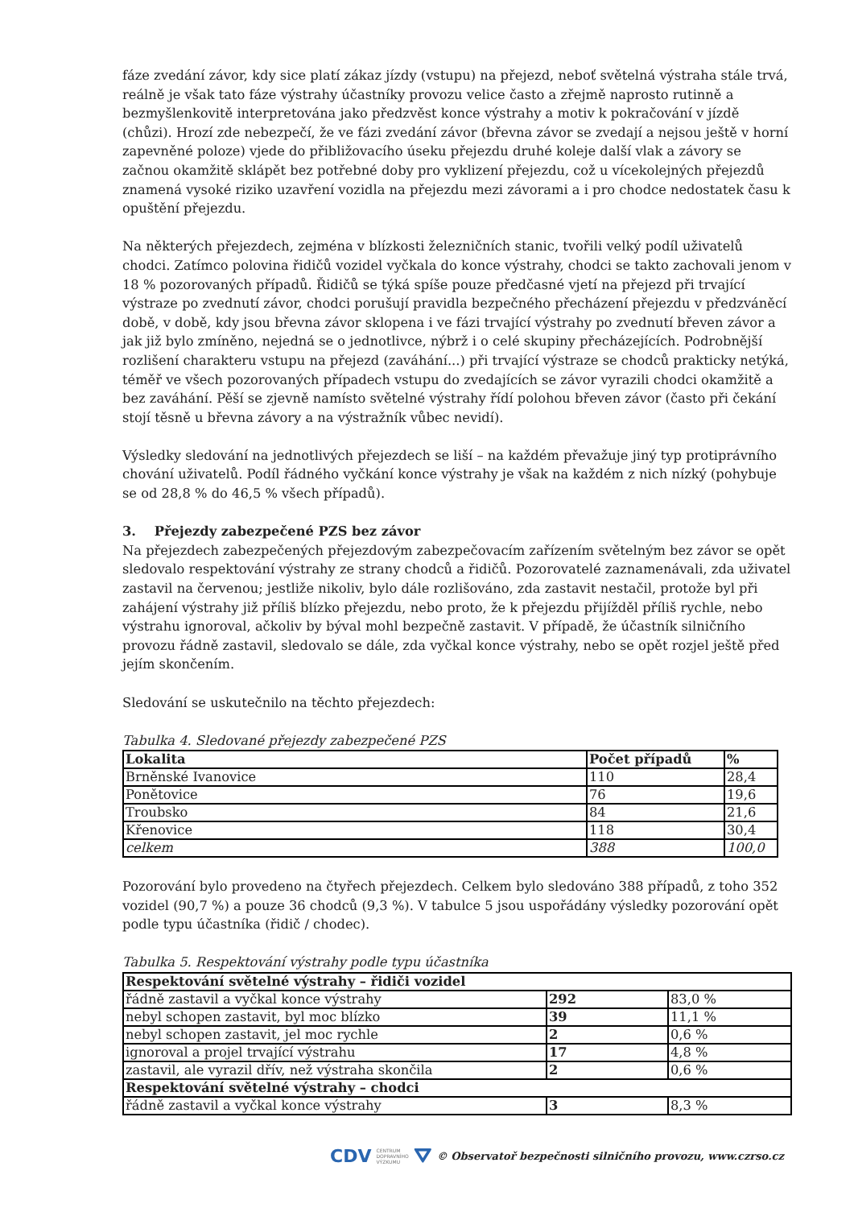fáze zvedání závor, kdy sice platí zákaz jízdy (vstupu) na přejezd, neboť světelná výstraha stále trvá, reálně je však tato fáze výstrahy účastníky provozu velice často a zřejmě naprosto rutinně a bezmyšlenkovitě interpretována jako předzvěst konce výstrahy a motiv k pokračování v jízdě (chůzi). Hrozí zde nebezpečí, že ve fázi zvedání závor (břevna závor se zvedají a nejsou ještě v horní zapevněné poloze) vjede do přibližovacího úseku přejezdu druhé koleje další vlak a závory se začnou okamžitě sklápět bez potřebné doby pro vyklizení přejezdu, což u vícekolejných přejezdů znamená vysoké riziko uzavření vozidla na přejezdu mezi závorami a i pro chodce nedostatek času k opuštění přejezdu.
Na některých přejezdech, zejména v blízkosti železničních stanic, tvořili velký podíl uživatelů chodci. Zatímco polovina řidičů vozidel vyčkala do konce výstrahy, chodci se takto zachovali jenom v 18 % pozorovaných případů. Řidičů se týká spíše pouze předčasné vjetí na přejezd při trvající výstraze po zvednutí závor, chodci porušují pravidla bezpečného přecházení přejezdu v předzváněcí době, v době, kdy jsou břevna závor sklopena i ve fázi trvající výstrahy po zvednutí břeven závor a jak již bylo zmíněno, nejedná se o jednotlivce, nýbrž i o celé skupiny přecházejících. Podrobnější rozlišení charakteru vstupu na přejezd (zaváhání...) při trvající výstraze se chodců prakticky netýká, téměř ve všech pozorovaných případech vstupu do zvedajících se závor vyrazili chodci okamžitě a bez zaváhání. Pěší se zjevně namísto světelné výstrahy řídí polohou břeven závor (často při čekání stojí těsně u břevna závory a na výstražník vůbec nevidí).
Výsledky sledování na jednotlivých přejezdech se liší – na každém převažuje jiný typ protiprávního chování uživatelů. Podíl řádného vyčkání konce výstrahy je však na každém z nich nízký (pohybuje se od 28,8 % do 46,5 % všech případů).
3. Přejezdy zabezpečené PZS bez závor
Na přejezdech zabezpečených přejezdovým zabezpečovacím zařízením světelným bez závor se opět sledovalo respektování výstrahy ze strany chodců a řidičů. Pozorovatelé zaznamenávali, zda uživatel zastavil na červenou; jestliže nikoliv, bylo dále rozlišováno, zda zastavit nestačil, protože byl při zahájení výstrahy již příliš blízko přejezdu, nebo proto, že k přejezdu přijížděl příliš rychle, nebo výstrahu ignoroval, ačkoliv by býval mohl bezpečně zastavit. V případě, že účastník silničního provozu řádně zastavil, sledovalo se dále, zda vyčkal konce výstrahy, nebo se opět rozjel ještě před jejím skončením.
Sledování se uskutečnilo na těchto přejezdech:
Tabulka 4. Sledované přejezdy zabezpečené PZS
| Lokalita | Počet případů | % |
| --- | --- | --- |
| Brněnské Ivanovice | 110 | 28,4 |
| Ponětovice | 76 | 19,6 |
| Troubsko | 84 | 21,6 |
| Křenovice | 118 | 30,4 |
| celkem | 388 | 100,0 |
Pozorování bylo provedeno na čtyřech přejezdech. Celkem bylo sledováno 388 případů, z toho 352 vozidel (90,7 %) a pouze 36 chodců (9,3 %). V tabulce 5 jsou uspořádány výsledky pozorování opět podle typu účastníka (řidič / chodec).
Tabulka 5. Respektování výstrahy podle typu účastníka
| Respektování světelné výstrahy – řidiči vozidel | | |
| --- | --- | --- |
| řádně zastavil a vyčkal konce výstrahy | 292 | 83,0 % |
| nebyl schopen zastavit, byl moc blízko | 39 | 11,1 % |
| nebyl schopen zastavit, jel moc rychle | 2 | 0,6 % |
| ignoroval a projel trvající výstrahu | 17 | 4,8 % |
| zastavil, ale vyrazil dřív, než výstraha skončila | 2 | 0,6 % |
| Respektování světelné výstrahy – chodci | | |
| řádně zastavil a vyčkal konce výstrahy | 3 | 8,3 % |
CDV CENTRUM
DOPRAVNÍHO
VÝZKUMU ⛛ © Observatoř bezpečnosti silničního provozu, www.czrso.cz